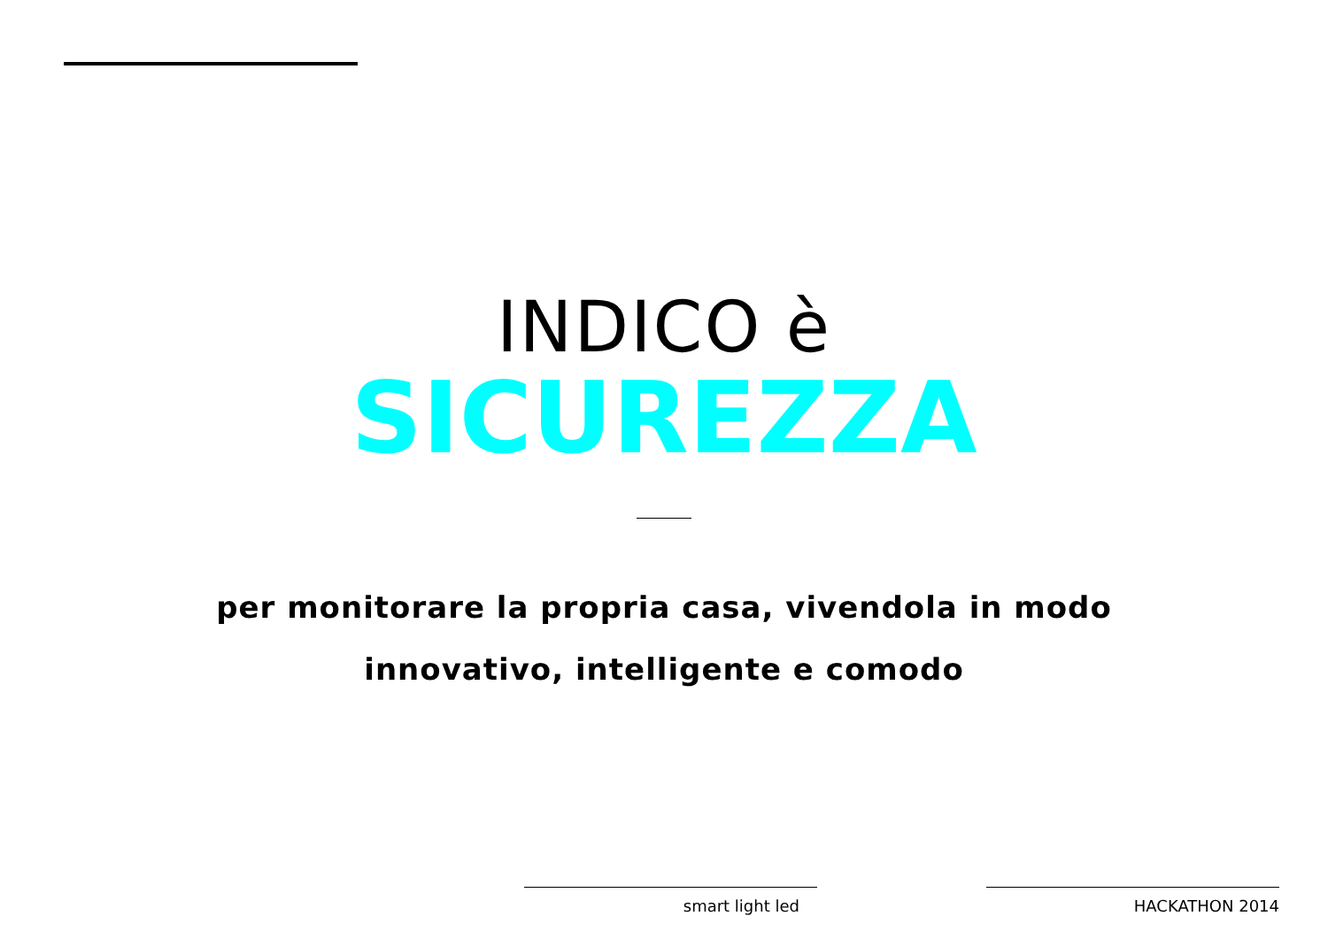INDICO è
SICUREZZA
per monitorare la propria casa, vivendola in modo
innovativo, intelligente e comodo
smart light led HACKATHON 2014